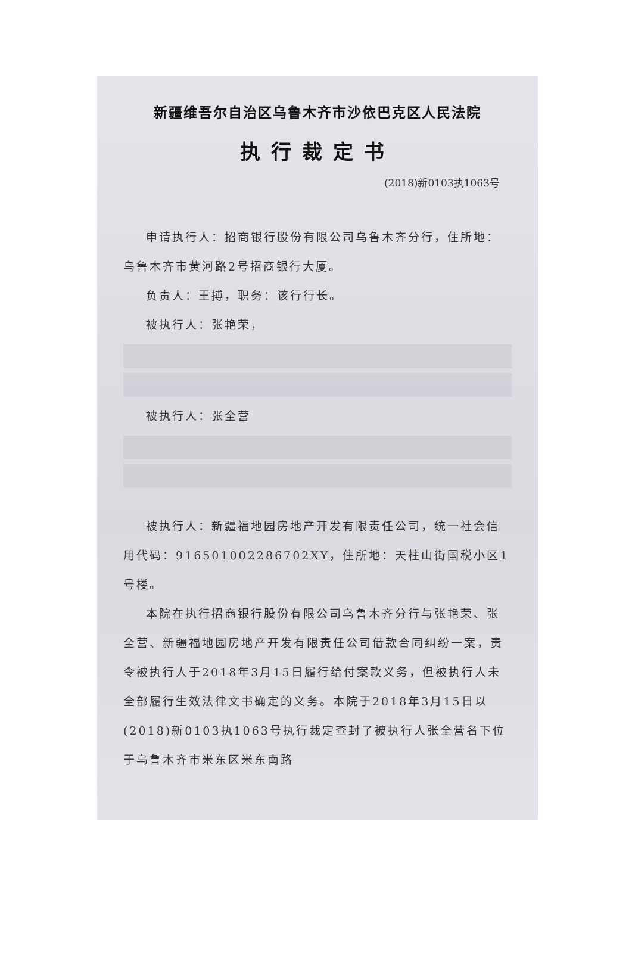新疆维吾尔自治区乌鲁木齐市沙依巴克区人民法院
执行裁定书
(2018)新0103执1063号
申请执行人：招商银行股份有限公司乌鲁木齐分行，住所地：乌鲁木齐市黄河路2号招商银行大厦。
负责人：王搏，职务：该行行长。
被执行人：张艳荣，
被执行人：张全营
被执行人：新疆福地园房地产开发有限责任公司，统一社会信用代码：916501002286702XY，住所地：天柱山街国税小区1号楼。
本院在执行招商银行股份有限公司乌鲁木齐分行与张艳荣、张全营、新疆福地园房地产开发有限责任公司借款合同纠纷一案，责令被执行人于2018年3月15日履行给付案款义务，但被执行人未全部履行生效法律文书确定的义务。本院于2018年3月15日以(2018)新0103执1063号执行裁定查封了被执行人张全营名下位于乌鲁木齐市米东区米东南路